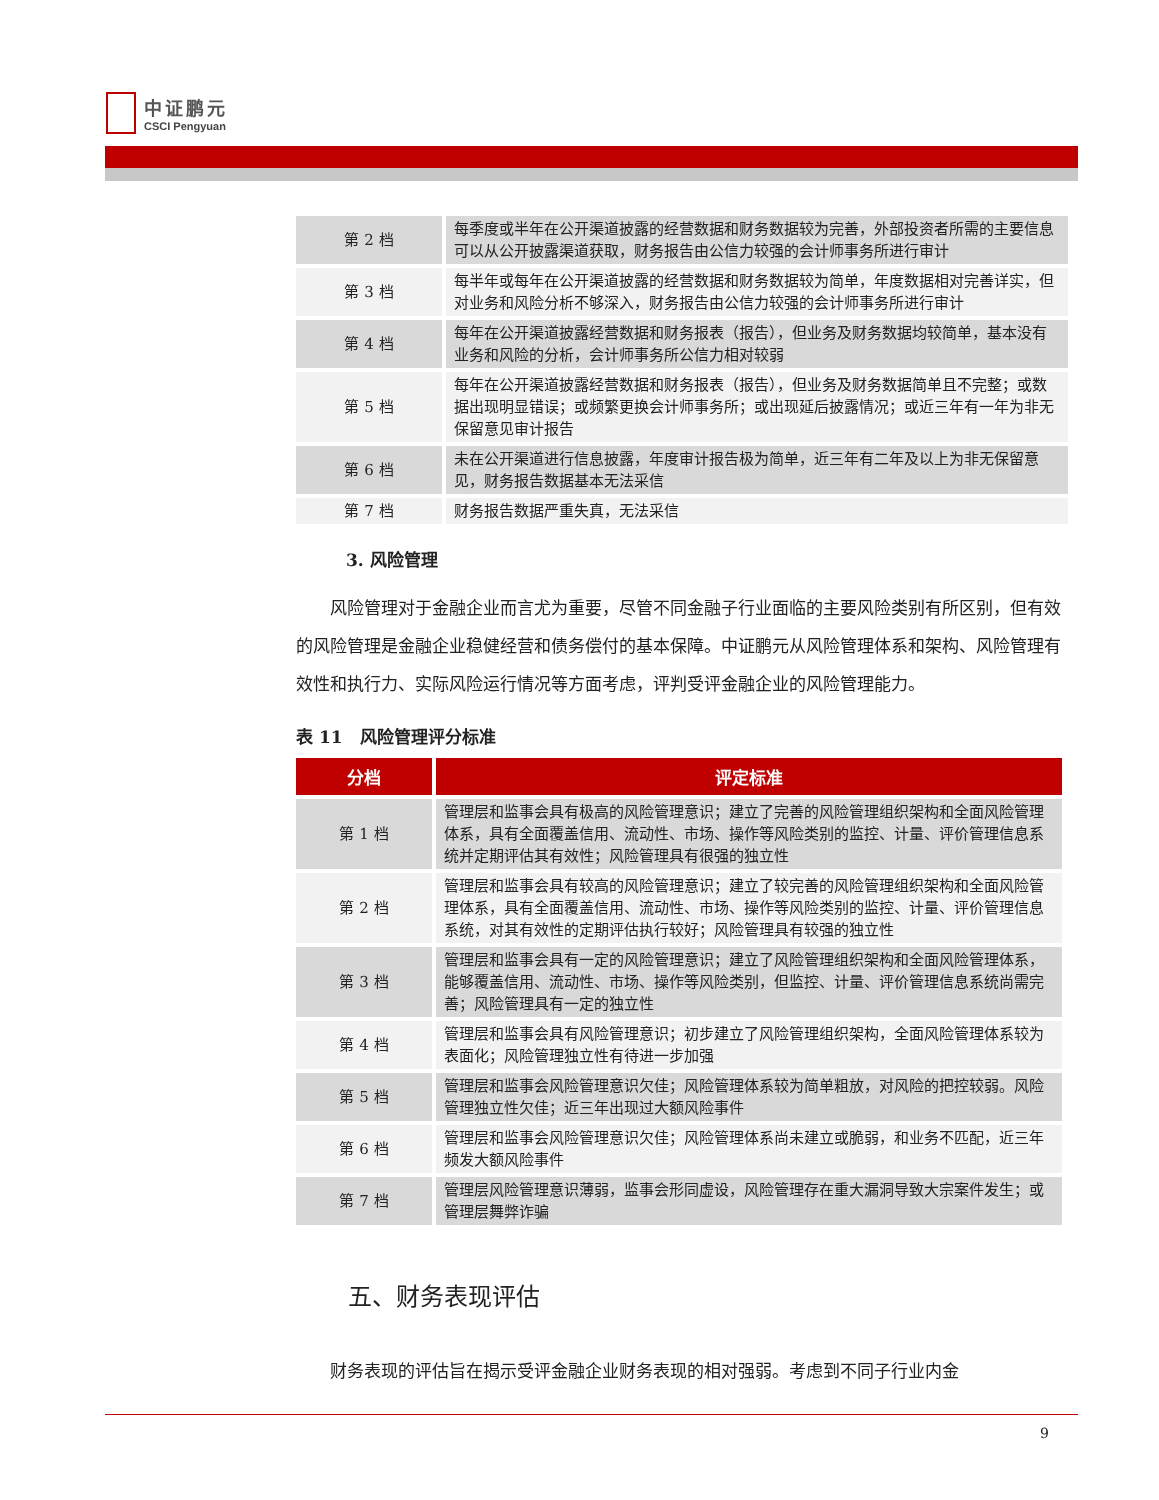中证鹏元
CSCI Pengyuan
| 第 2 档 | 每季度或半年在公开渠道披露的经营数据和财务数据较为完善，外部投资者所需的主要信息可以从公开披露渠道获取，财务报告由公信力较强的会计师事务所进行审计 |
| 第 3 档 | 每半年或每年在公开渠道披露的经营数据和财务数据较为简单，年度数据相对完善详实，但对业务和风险分析不够深入，财务报告由公信力较强的会计师事务所进行审计 |
| 第 4 档 | 每年在公开渠道披露经营数据和财务报表（报告），但业务及财务数据均较简单，基本没有业务和风险的分析，会计师事务所公信力相对较弱 |
| 第 5 档 | 每年在公开渠道披露经营数据和财务报表（报告），但业务及财务数据简单且不完整；或数据出现明显错误；或频繁更换会计师事务所；或出现延后披露情况；或近三年有一年为非无保留意见审计报告 |
| 第 6 档 | 未在公开渠道进行信息披露，年度审计报告极为简单，近三年有二年及以上为非无保留意见，财务报告数据基本无法采信 |
| 第 7 档 | 财务报告数据严重失真，无法采信 |
3. 风险管理
风险管理对于金融企业而言尤为重要，尽管不同金融子行业面临的主要风险类别有所区别，但有效的风险管理是金融企业稳健经营和债务偿付的基本保障。中证鹏元从风险管理体系和架构、风险管理有效性和执行力、实际风险运行情况等方面考虑，评判受评金融企业的风险管理能力。
表 11　风险管理评分标准
| 分档 | 评定标准 |
| --- | --- |
| 第 1 档 | 管理层和监事会具有极高的风险管理意识；建立了完善的风险管理组织架构和全面风险管理体系，具有全面覆盖信用、流动性、市场、操作等风险类别的监控、计量、评价管理信息系统并定期评估其有效性；风险管理具有很强的独立性 |
| 第 2 档 | 管理层和监事会具有较高的风险管理意识；建立了较完善的风险管理组织架构和全面风险管理体系，具有全面覆盖信用、流动性、市场、操作等风险类别的监控、计量、评价管理信息系统，对其有效性的定期评估执行较好；风险管理具有较强的独立性 |
| 第 3 档 | 管理层和监事会具有一定的风险管理意识；建立了风险管理组织架构和全面风险管理体系，能够覆盖信用、流动性、市场、操作等风险类别，但监控、计量、评价管理信息系统尚需完善；风险管理具有一定的独立性 |
| 第 4 档 | 管理层和监事会具有风险管理意识；初步建立了风险管理组织架构，全面风险管理体系较为表面化；风险管理独立性有待进一步加强 |
| 第 5 档 | 管理层和监事会风险管理意识欠佳；风险管理体系较为简单粗放，对风险的把控较弱。风险管理独立性欠佳；近三年出现过大额风险事件 |
| 第 6 档 | 管理层和监事会风险管理意识欠佳；风险管理体系尚未建立或脆弱，和业务不匹配，近三年频发大额风险事件 |
| 第 7 档 | 管理层风险管理意识薄弱，监事会形同虚设，风险管理存在重大漏洞导致大宗案件发生；或管理层舞弊诈骗 |
五、财务表现评估
财务表现的评估旨在揭示受评金融企业财务表现的相对强弱。考虑到不同子行业内金
9